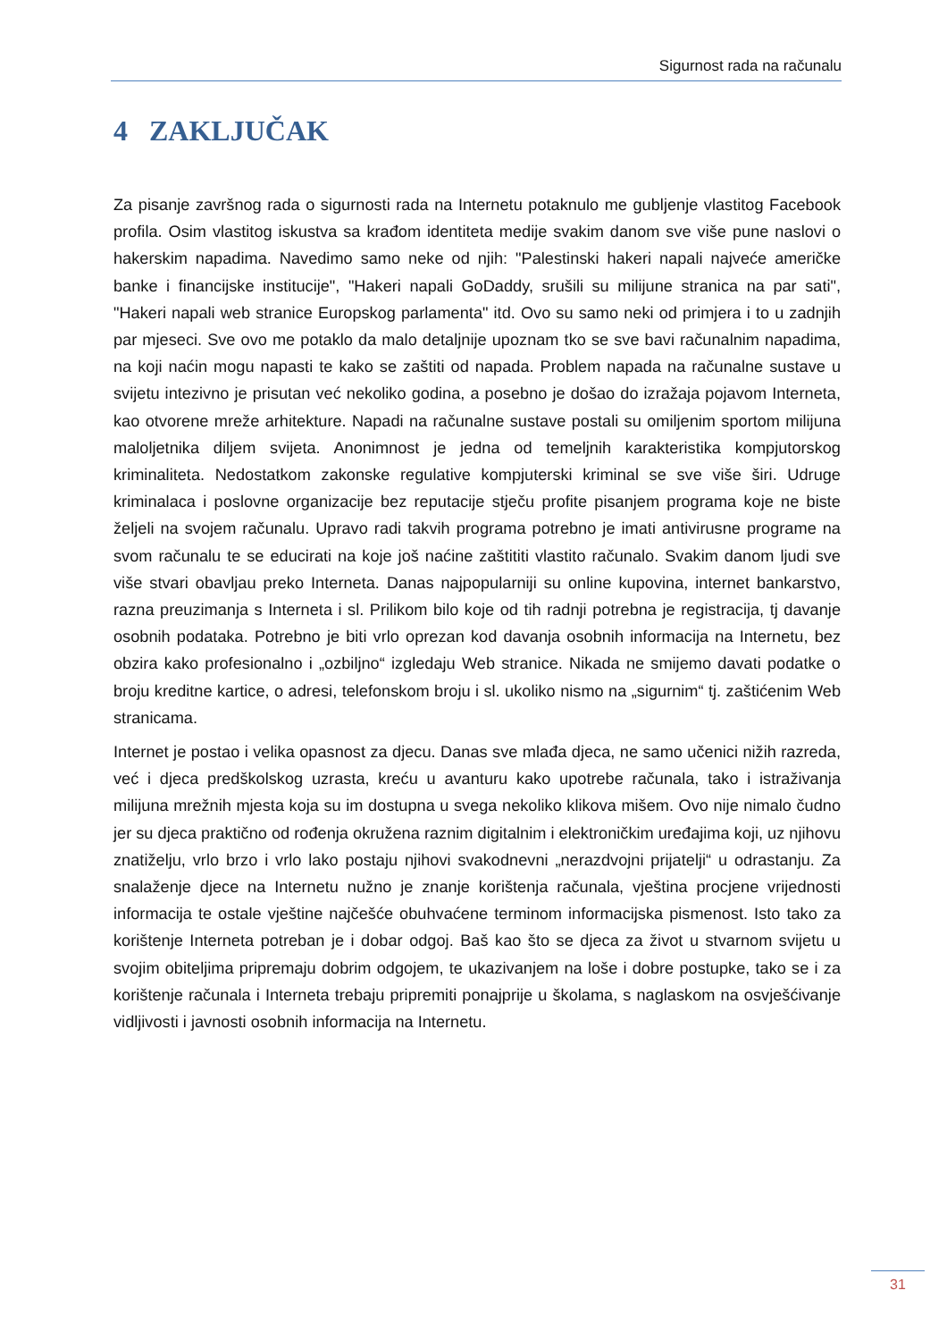Sigurnost rada na računalu
4 ZAKLJUČAK
Za pisanje završnog rada o sigurnosti rada na Internetu potaknulo me gubljenje vlastitog Facebook profila. Osim vlastitog iskustva sa krađom identiteta medije svakim danom sve više pune naslovi o hakerskim napadima. Navedimo samo neke od njih: "Palestinski hakeri napali najveće američke banke i financijske institucije", "Hakeri napali GoDaddy, srušili su milijune stranica na par sati", "Hakeri napali web stranice Europskog parlamenta" itd. Ovo su samo neki od primjera i to u zadnjih par mjeseci. Sve ovo me potaklo da malo detaljnije upoznam tko se sve bavi računalnim napadima, na koji naćin mogu napasti te kako se zaštiti od napada. Problem napada na računalne sustave u svijetu intezivno je prisutan već nekoliko godina, a posebno je došao do izražaja pojavom Interneta, kao otvorene mreže arhitekture. Napadi na računalne sustave postali su omiljenim sportom milijuna maloljetnika diljem svijeta. Anonimnost je jedna od temeljnih karakteristika kompjutorskog kriminaliteta. Nedostatkom zakonske regulative kompjuterski kriminal se sve više širi. Udruge kriminalaca i poslovne organizacije bez reputacije stječu profite pisanjem programa koje ne biste željeli na svojem računalu. Upravo radi takvih programa potrebno je imati antivirusne programe na svom računalu te se educirati na koje još naćine zaštititi vlastito računalo. Svakim danom ljudi sve više stvari obavljau preko Interneta. Danas najpopularniji su online kupovina, internet bankarstvo, razna preuzimanja s Interneta i sl. Prilikom bilo koje od tih radnji potrebna je registracija, tj davanje osobnih podataka. Potrebno je biti vrlo oprezan kod davanja osobnih informacija na Internetu, bez obzira kako profesionalno i „ozbiljno“ izgledaju Web stranice. Nikada ne smijemo davati podatke o broju kreditne kartice, o adresi, telefonskom broju i sl. ukoliko nismo na „sigurnim“ tj. zaštićenim Web stranicama.
Internet je postao i velika opasnost za djecu. Danas sve mlađa djeca, ne samo učenici nižih razreda, već i djeca predškolskog uzrasta, kreću u avanturu kako upotrebe računala, tako i istraživanja milijuna mrežnih mjesta koja su im dostupna u svega nekoliko klikova mišem. Ovo nije nimalo čudno jer su djeca praktično od rođenja okružena raznim digitalnim i elektroničkim uređajima koji, uz njihovu znatiželju, vrlo brzo i vrlo lako postaju njihovi svakodnevni „nerazdvojni prijatelji“ u odrastanju. Za snalaženje djece na Internetu nužno je znanje korištenja računala, vještina procjene vrijednosti informacija te ostale vještine najčešće obuhvaćene terminom informacijska pismenost. Isto tako za korištenje Interneta potreban je i dobar odgoj. Baš kao što se djeca za život u stvarnom svijetu u svojim obiteljima pripremaju dobrim odgojem, te ukazivanjem na loše i dobre postupke, tako se i za korištenje računala i Interneta trebaju pripremiti ponajprije u školama, s naglaskom na osvješćivanje vidljivosti i javnosti osobnih informacija na Internetu.
31